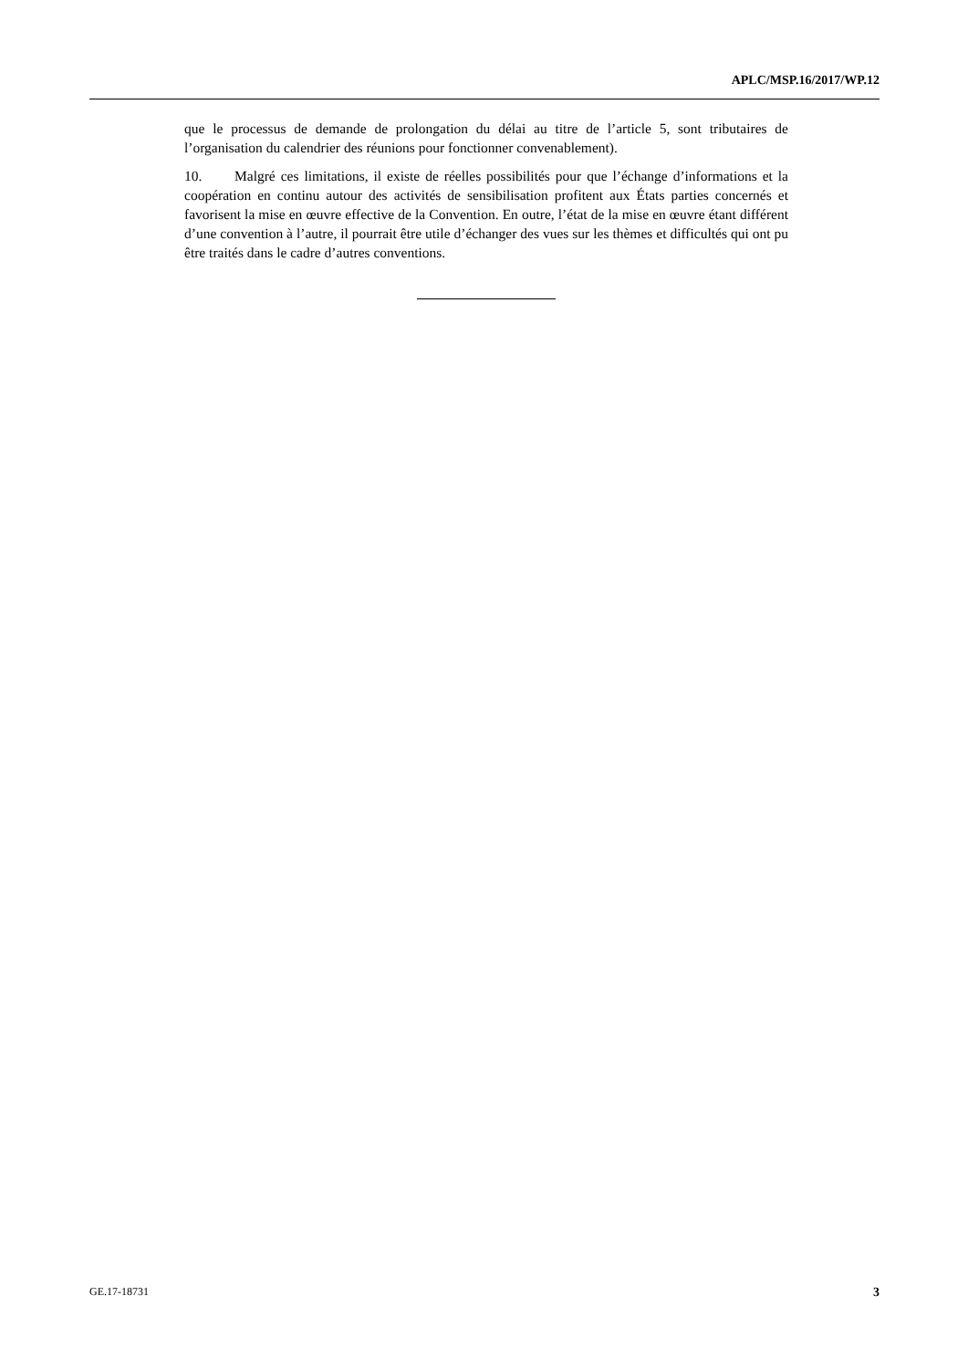APLC/MSP.16/2017/WP.12
que le processus de demande de prolongation du délai au titre de l’article 5, sont tributaires de l’organisation du calendrier des réunions pour fonctionner convenablement).
10. Malgré ces limitations, il existe de réelles possibilités pour que l’échange d’informations et la coopération en continu autour des activités de sensibilisation profitent aux États parties concernés et favorisent la mise en œuvre effective de la Convention. En outre, l’état de la mise en œuvre étant différent d’une convention à l’autre, il pourrait être utile d’échanger des vues sur les thèmes et difficultés qui ont pu être traités dans le cadre d’autres conventions.
GE.17-18731 3